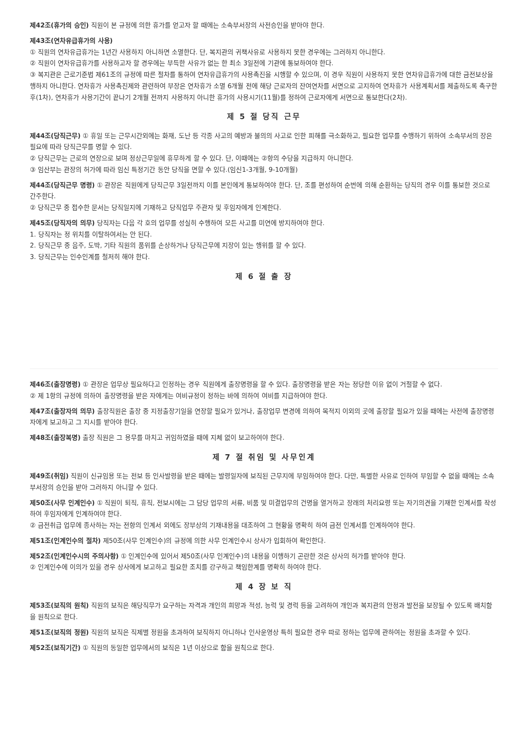제42조(휴가의 승인) 직원이 본 규정에 의한 휴가를 얻고자 할 때에는 소속부서장의 사전승인을 받아야 한다.
제43조(연차유급휴가의 사용)
① 직원의 연차유급휴가는 1년간 사용하지 아니하면 소멸한다. 단, 복지관의 귀책사유로 사용하지 못한 경우에는 그러하지 아니한다.
② 직원이 연차유급휴가를 사용하고자 할 경우에는 부득한 사유가 없는 한 최소 3일전에 기관에 통보하여야 한다.
③ 복지관은 근로기준법 제61조의 규정에 따른 절차를 통하여 연차유급휴가의 사용촉진을 시행할 수 있으며, 이 경우 직원이 사용하지 못한 연차유급휴가에 대한 금전보상을 행하지 아니한다. 연차휴가 사용촉진제와 관련하여 부장은 연차휴가 소멸 6개월 전에 해당 근로자의 잔여연차를 서면으로 고지하여 연차휴가 사용계획서를 제출하도록 촉구한 후(1차), 연차휴가 사용기간이 끝나기 2개월 전까지 사용하지 아니한 휴가의 사용시기(11월)를 정하여 근로자에게 서면으로 통보한다(2차).
제 5 절 당직 근무
제44조(당직근무) ① 휴일 또는 근무시간외에는 화재, 도난 등 각종 사고의 예방과 불의의 사고로 인한 피해를 극소화하고, 필요한 업무를 수행하기 위하여 소속부서의 장은 필요에 따라 당직근무를 명할 수 있다.
② 당직근무는 근로의 연장으로 보며 정상근무일에 휴무하게 할 수 있다. 단, 이때에는 ②항의 수당을 지급하지 아니한다.
③ 임산부는 관장의 허가에 따라 임신 특정기간 동안 당직을 면할 수 있다.(임신1-3개월, 9-10개월)
제44조(당직근무 명령) ① 관장은 직원에게 당직근무 3일전까지 이를 본인에게 통보하여야 한다. 단, 조를 편성하여 순번에 의해 순환하는 당직의 경우 이를 통보한 것으로 간주한다.
② 당직근무 중 접수한 문서는 당직일지에 기재하고 당직업무 주관자 및 후임자에게 인계한다.
제45조(당직자의 의무) 당직자는 다음 각 호의 업무를 성실히 수행하여 모든 사고를 미연에 방지하여야 한다.
1. 당직자는 정 위치를 이탈하여서는 안 된다.
2. 당직근무 중 음주, 도박, 기타 직원의 품위를 손상하거나 당직근무에 지장이 있는 행위를 할 수 있다.
3. 당직근무는 인수인계를 철저히 해야 한다.
제 6 절 출 장
제46조(출장명령) ① 관장은 업무상 필요하다고 인정하는 경우 직원에게 출장명령을 할 수 있다. 출장명령을 받은 자는 정당한 이유 없이 거절할 수 없다.
② 제 1항의 규정에 의하여 출장명령을 받은 자에게는 여비규정이 정하는 바에 의하여 여비를 지급하여야 한다.
제47조(출장자의 의무) 출장직원은 출장 중 지정출장기일을 연장할 필요가 있거나, 출장업무 변경에 의하여 목적지 이외의 곳에 출장할 필요가 있을 때에는 사전에 출장명령자에게 보고하고 그 지시를 받아야 한다.
제48조(출장복명) 출장 직원은 그 용무를 마치고 귀임하였을 때에 지체 없이 보고하여야 한다.
제 7 절 취임 및 사무인계
제49조(취임) 직원이 신규임용 또는 전보 등 인사발령을 받은 때에는 발령일자에 보직된 근무지에 부임하여야 한다. 다만, 특별한 사유로 인하여 부임할 수 없을 때에는 소속부서장의 승인을 받아 그러하지 아니할 수 있다.
제50조(사무 인계인수) ① 직원이 퇴직, 휴직, 전보시에는 그 담당 업무의 서류, 비품 및 미결업무의 건명을 열거하고 장래의 처리요령 또는 자기의견을 기재한 인계서를 작성하여 후임자에게 인계하여야 한다.
② 금전취급 업무에 종사하는 자는 전항의 인계서 외에도 장부상의 기재내용을 대조하여 그 현황을 명확히 하여 금전 인계서를 인계하여야 한다.
제51조(인계인수의 절차) 제50조(사무 인계인수)의 규정에 의한 사무 인계인수시 상사가 입회하여 확인한다.
제52조(인계인수시의 주의사항) ① 인계인수에 있어서 제50조(사무 인계인수)의 내용을 이행하기 곤란한 것은 상사의 허가를 받아야 한다.
② 인계인수에 이의가 있을 경우 상사에게 보고하고 필요한 조치를 강구하고 책임한계를 명확히 하여야 한다.
제 4 장 보 직
제53조(보직의 원칙) 직원의 보직은 해당직무가 요구하는 자격과 개인의 희망과 적성, 능력 및 경력 등을 고려하여 개인과 복지관의 안정과 발전을 보장될 수 있도록 배치함을 원칙으로 한다.
제51조(보직의 정원) 직원의 보직은 직제별 정원을 초과하여 보직하지 아니하나 인사운영상 특히 필요한 경우 따로 정하는 업무에 관하여는 정원을 초과할 수 있다.
제52조(보직기간) ① 직원의 동일한 업무에서의 보직은 1년 이상으로 함을 원칙으로 한다.